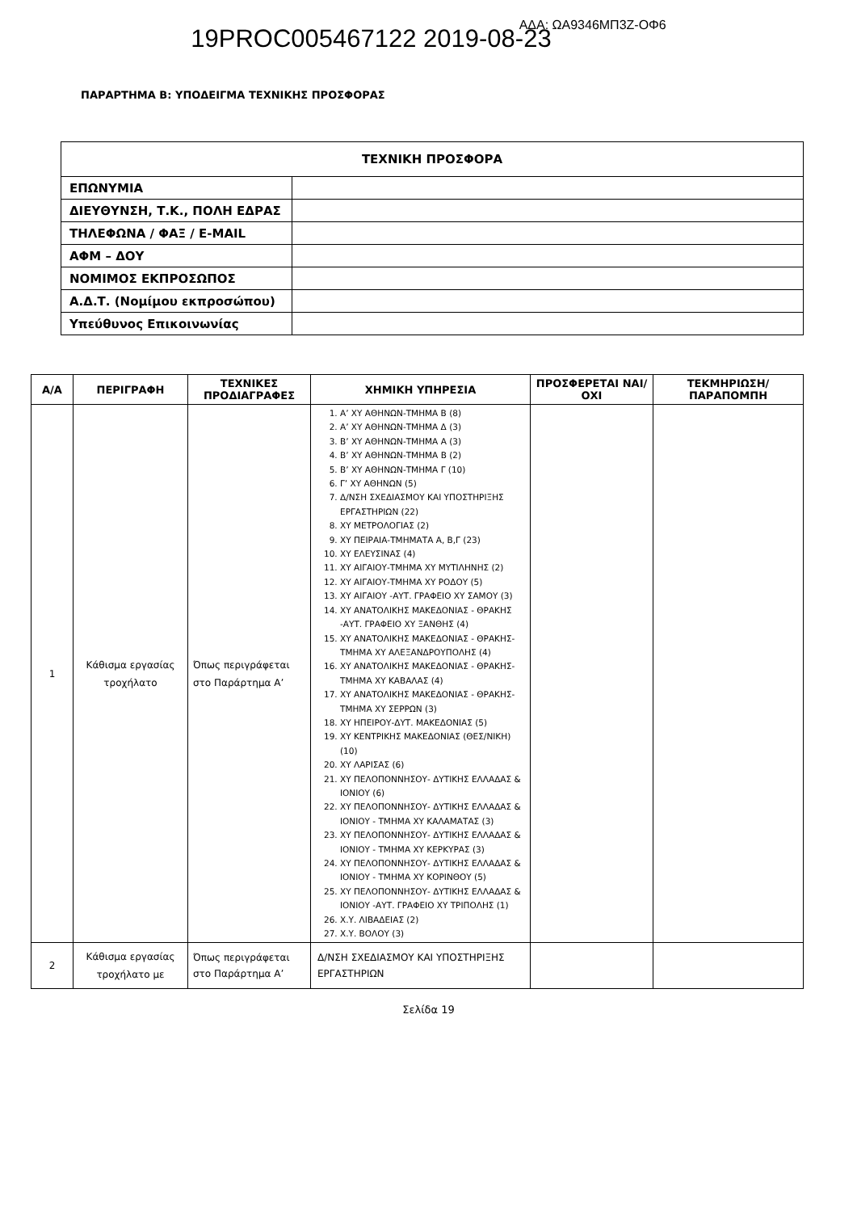19PROC005467122 2019-08-23 ΑΔΑ: ΩΑ9346ΜΠ3Ζ-ΟΦ6
ΠΑΡΑΡΤΗΜΑ Β: ΥΠΟΔΕΙΓΜΑ ΤΕΧΝΙΚΗΣ ΠΡΟΣΦΟΡΑΣ
| ΤΕΧΝΙΚΗ ΠΡΟΣΦΟΡΑ | |
| ΕΠΩΝΥΜΙΑ | |
| ΔΙΕΥΘΥΝΣΗ, Τ.Κ., ΠΟΛΗ ΕΔΡΑΣ | |
| ΤΗΛΕΦΩΝΑ / ΦΑΞ / E-MAIL | |
| ΑΦΜ – ΔΟΥ | |
| ΝΟΜΙΜΟΣ ΕΚΠΡΟΣΩΠΟΣ | |
| Α.Δ.Τ. (Νομίμου εκπροσώπου) | |
| Υπεύθυνος Επικοινωνίας | |
| Α/Α | ΠΕΡΙΓΡΑΦΗ | ΤΕΧΝΙΚΕΣ ΠΡΟΔΙΑΓΡΑΦΕΣ | ΧΗΜΙΚΗ ΥΠΗΡΕΣΙΑ | ΠΡΟΣΦΕΡΕΤΑΙ ΝΑΙ/ΟΧΙ | ΤΕΚΜΗΡΙΩΣΗ/ ΠΑΡΑΠΟΜΠΗ |
| --- | --- | --- | --- | --- | --- |
| 1 | Κάθισμα εργασίας τροχήλατο | Όπως περιγράφεται στο Παράρτημα Α’ | 1. Α’ ΧΥ ΑΘΗΝΩΝ-ΤΜΗΜΑ Β (8) 2. Α’ ΧΥ ΑΘΗΝΩΝ-ΤΜΗΜΑ Δ (3) 3. Β’ ΧΥ ΑΘΗΝΩΝ-ΤΜΗΜΑ Α (3) 4. Β’ ΧΥ ΑΘΗΝΩΝ-ΤΜΗΜΑ Β (2) 5. Β’ ΧΥ ΑΘΗΝΩΝ-ΤΜΗΜΑ Γ (10) 6. Γ’ ΧΥ ΑΘΗΝΩΝ (5) 7. Δ/ΝΣΗ ΣΧΕΔΙΑΣΜΟΥ ΚΑΙ ΥΠΟΣΤΗΡΙΞΗΣ ΕΡΓΑΣΤΗΡΙΩΝ (22) 8. ΧΥ ΜΕΤΡΟΛΟΓΙΑΣ (2) 9. ΧΥ ΠΕΙΡΑΙΑ-ΤΜΗΜΑΤΑ Α, Β,Γ (23) 10. ΧΥ ΕΛΕΥΣΙΝΑΣ (4) 11. ΧΥ ΑΙΓΑΙΟΥ-ΤΜΗΜΑ ΧΥ ΜΥΤΙΛΗΝΗΣ (2) 12. ΧΥ ΑΙΓΑΙΟΥ-ΤΜΗΜΑ ΧΥ ΡΟΔΟΥ (5) 13. ΧΥ ΑΙΓΑΙΟΥ -ΑΥΤ. ΓΡΑΦΕΙΟ ΧΥ ΣΑΜΟΥ (3) 14. ΧΥ ΑΝΑΤΟΛΙΚΗΣ ΜΑΚΕΔΟΝΙΑΣ - ΘΡΑΚΗΣ -ΑΥΤ. ΓΡΑΦΕΙΟ ΧΥ ΞΑΝΘΗΣ (4) 15. ΧΥ ΑΝΑΤΟΛΙΚΗΣ ΜΑΚΕΔΟΝΙΑΣ - ΘΡΑΚΗΣ- ΤΜΗΜΑ ΧΥ ΑΛΕΞΑΝΔΡΟΥΠΟΛΗΣ (4) 16. ΧΥ ΑΝΑΤΟΛΙΚΗΣ ΜΑΚΕΔΟΝΙΑΣ - ΘΡΑΚΗΣ- ΤΜΗΜΑ ΧΥ ΚΑΒΑΛΑΣ (4) 17. ΧΥ ΑΝΑΤΟΛΙΚΗΣ ΜΑΚΕΔΟΝΙΑΣ - ΘΡΑΚΗΣ- ΤΜΗΜΑ ΧΥ ΣΕΡΡΩΝ (3) 18. ΧΥ ΗΠΕΙΡΟΥ-ΔΥΤ. ΜΑΚΕΔΟΝΙΑΣ (5) 19. ΧΥ ΚΕΝΤΡΙΚΗΣ ΜΑΚΕΔΟΝΙΑΣ (ΘΕΣ/ΝΙΚΗ) (10) 20. ΧΥ ΛΑΡΙΣΑΣ (6) 21. ΧΥ ΠΕΛΟΠΟΝΝΗΣΟΥ- ΔΥΤΙΚΗΣ ΕΛΛΑΔΑΣ & ΙΟΝΙΟΥ (6) 22. ΧΥ ΠΕΛΟΠΟΝΝΗΣΟΥ- ΔΥΤΙΚΗΣ ΕΛΛΑΔΑΣ & ΙΟΝΙΟΥ - ΤΜΗΜΑ ΧΥ ΚΑΛΑΜΑΤΑΣ (3) 23. ΧΥ ΠΕΛΟΠΟΝΝΗΣΟΥ- ΔΥΤΙΚΗΣ ΕΛΛΑΔΑΣ & ΙΟΝΙΟΥ - ΤΜΗΜΑ ΧΥ ΚΕΡΚΥΡΑΣ (3) 24. ΧΥ ΠΕΛΟΠΟΝΝΗΣΟΥ- ΔΥΤΙΚΗΣ ΕΛΛΑΔΑΣ & ΙΟΝΙΟΥ - ΤΜΗΜΑ ΧΥ ΚΟΡΙΝΘΟΥ (5) 25. ΧΥ ΠΕΛΟΠΟΝΝΗΣΟΥ- ΔΥΤΙΚΗΣ ΕΛΛΑΔΑΣ & ΙΟΝΙΟΥ -ΑΥΤ. ΓΡΑΦΕΙΟ ΧΥ ΤΡΙΠΟΛΗΣ (1) 26. Χ.Υ. ΛΙΒΑΔΕΙΑΣ (2) 27. Χ.Υ. ΒΟΛΟΥ (3) | | |
| 2 | Κάθισμα εργασίας τροχήλατο με | Όπως περιγράφεται στο Παράρτημα Α’ | Δ/ΝΣΗ ΣΧΕΔΙΑΣΜΟΥ ΚΑΙ ΥΠΟΣΤΗΡΙΞΗΣ ΕΡΓΑΣΤΗΡΙΩΝ | | |
Σελίδα 19